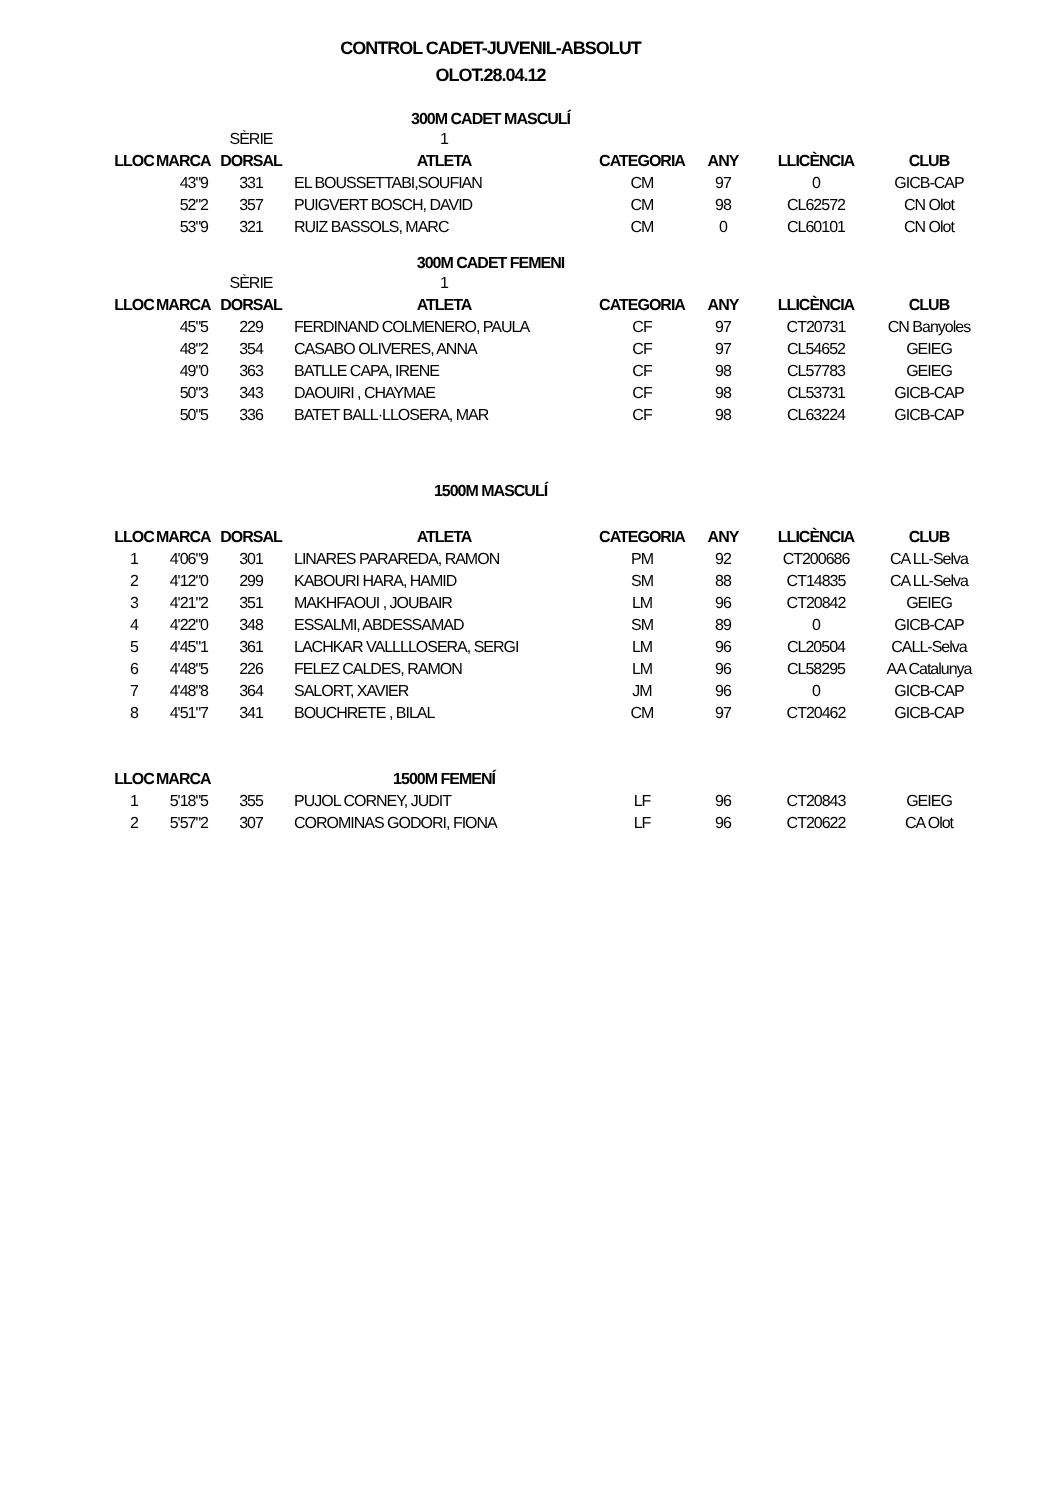CONTROL CADET-JUVENIL-ABSOLUT
OLOT.28.04.12
300M CADET MASCULÍ
| | | SÈRIE | 1 | | | | |
| LLOC | MARCA | DORSAL | ATLETA | CATEGORIA | ANY | LLICÈNCIA | CLUB |
| | 43"9 | 331 | EL BOUSSETTABI,SOUFIAN | CM | 97 | 0 | GICB-CAP |
| | 52"2 | 357 | PUIGVERT BOSCH, DAVID | CM | 98 | CL62572 | CN Olot |
| | 53"9 | 321 | RUIZ BASSOLS, MARC | CM | 0 | CL60101 | CN Olot |
300M CADET FEMENI
| | | SÈRIE | 1 | | | | |
| LLOC | MARCA | DORSAL | ATLETA | CATEGORIA | ANY | LLICÈNCIA | CLUB |
| | 45"5 | 229 | FERDINAND COLMENERO, PAULA | CF | 97 | CT20731 | CN Banyoles |
| | 48"2 | 354 | CASABO OLIVERES, ANNA | CF | 97 | CL54652 | GEIEG |
| | 49"0 | 363 | BATLLE CAPA, IRENE | CF | 98 | CL57783 | GEIEG |
| | 50"3 | 343 | DAOUIRI , CHAYMAE | CF | 98 | CL53731 | GICB-CAP |
| | 50"5 | 336 | BATET BALL·LLOSERA, MAR | CF | 98 | CL63224 | GICB-CAP |
1500M MASCULÍ
| LLOC | MARCA | DORSAL | ATLETA | CATEGORIA | ANY | LLICÈNCIA | CLUB |
| --- | --- | --- | --- | --- | --- | --- | --- |
| 1 | 4'06"9 | 301 | LINARES PARAREDA, RAMON | PM | 92 | CT200686 | CA LL-Selva |
| 2 | 4'12"0 | 299 | KABOURI HARA, HAMID | SM | 88 | CT14835 | CA LL-Selva |
| 3 | 4'21"2 | 351 | MAKHFAOUI , JOUBAIR | LM | 96 | CT20842 | GEIEG |
| 4 | 4'22"0 | 348 | ESSALMI, ABDESSAMAD | SM | 89 | 0 | GICB-CAP |
| 5 | 4'45"1 | 361 | LACHKAR VALLLLOSERA, SERGI | LM | 96 | CL20504 | CALL-Selva |
| 6 | 4'48"5 | 226 | FELEZ CALDES, RAMON | LM | 96 | CL58295 | AA Catalunya |
| 7 | 4'48"8 | 364 | SALORT, XAVIER | JM | 96 | 0 | GICB-CAP |
| 8 | 4'51"7 | 341 | BOUCHRETE , BILAL | CM | 97 | CT20462 | GICB-CAP |
| LLOC | MARCA | | 1500M FEMENÍ | | | | |
| --- | --- | --- | --- | --- | --- | --- | --- |
| 1 | 5'18"5 | 355 | PUJOL CORNEY, JUDIT | LF | 96 | CT20843 | GEIEG |
| 2 | 5'57"2 | 307 | COROMINAS GODORI, FIONA | LF | 96 | CT20622 | CA Olot |